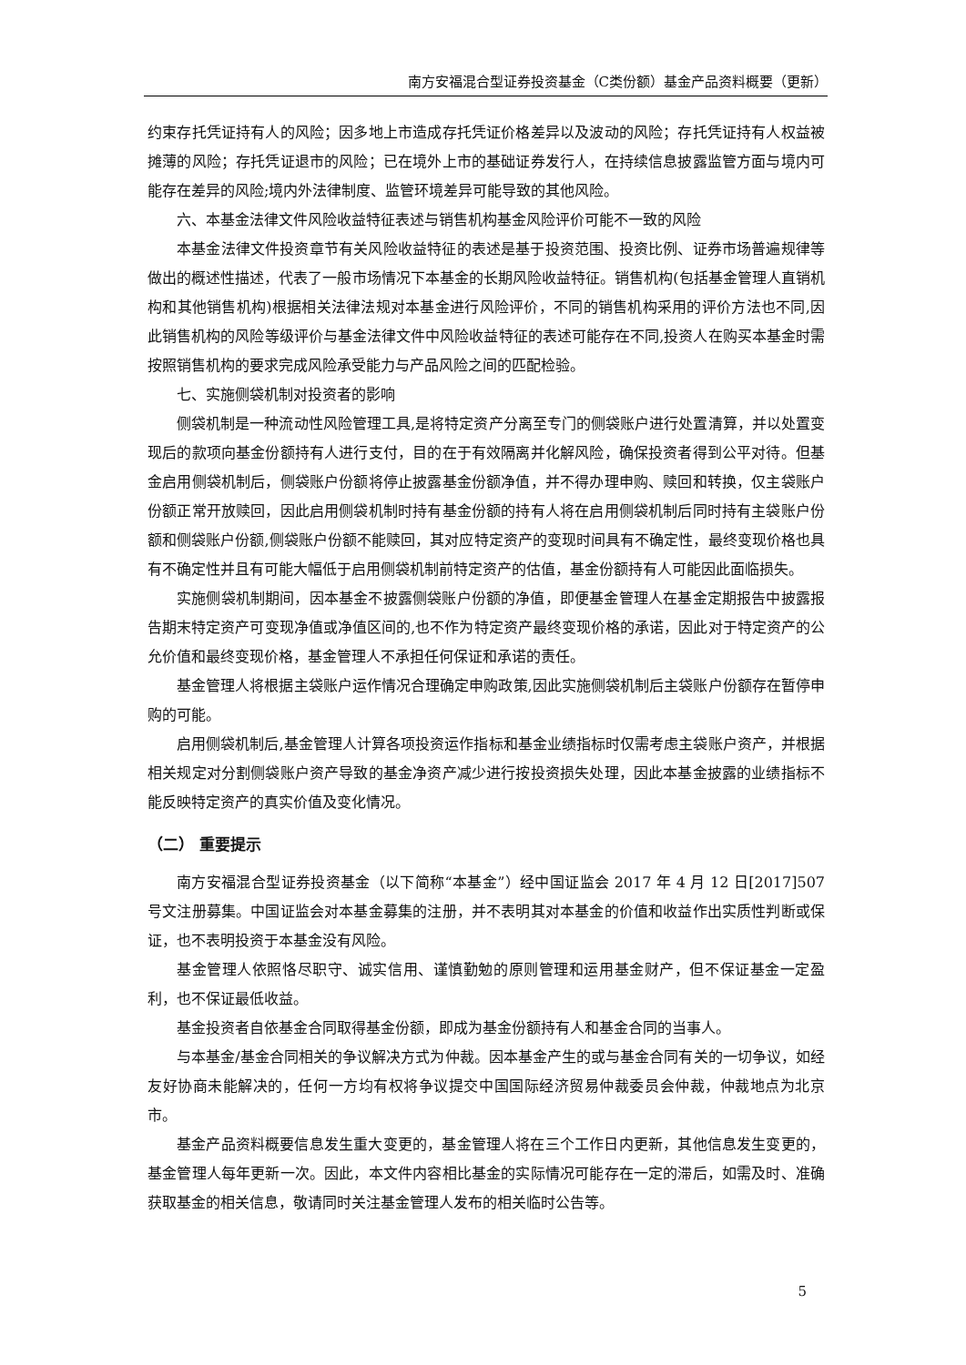南方安福混合型证券投资基金（C类份额）基金产品资料概要（更新）
约束存托凭证持有人的风险；因多地上市造成存托凭证价格差异以及波动的风险；存托凭证持有人权益被摊薄的风险；存托凭证退市的风险；已在境外上市的基础证券发行人，在持续信息披露监管方面与境内可能存在差异的风险;境内外法律制度、监管环境差异可能导致的其他风险。
六、本基金法律文件风险收益特征表述与销售机构基金风险评价可能不一致的风险
本基金法律文件投资章节有关风险收益特征的表述是基于投资范围、投资比例、证券市场普遍规律等做出的概述性描述，代表了一般市场情况下本基金的长期风险收益特征。销售机构(包括基金管理人直销机构和其他销售机构)根据相关法律法规对本基金进行风险评价，不同的销售机构采用的评价方法也不同,因此销售机构的风险等级评价与基金法律文件中风险收益特征的表述可能存在不同,投资人在购买本基金时需按照销售机构的要求完成风险承受能力与产品风险之间的匹配检验。
七、实施侧袋机制对投资者的影响
侧袋机制是一种流动性风险管理工具,是将特定资产分离至专门的侧袋账户进行处置清算，并以处置变现后的款项向基金份额持有人进行支付，目的在于有效隔离并化解风险，确保投资者得到公平对待。但基金启用侧袋机制后，侧袋账户份额将停止披露基金份额净值，并不得办理申购、赎回和转换，仅主袋账户份额正常开放赎回，因此启用侧袋机制时持有基金份额的持有人将在启用侧袋机制后同时持有主袋账户份额和侧袋账户份额,侧袋账户份额不能赎回，其对应特定资产的变现时间具有不确定性，最终变现价格也具有不确定性并且有可能大幅低于启用侧袋机制前特定资产的估值，基金份额持有人可能因此面临损失。
实施侧袋机制期间，因本基金不披露侧袋账户份额的净值，即便基金管理人在基金定期报告中披露报告期末特定资产可变现净值或净值区间的,也不作为特定资产最终变现价格的承诺，因此对于特定资产的公允价值和最终变现价格，基金管理人不承担任何保证和承诺的责任。
基金管理人将根据主袋账户运作情况合理确定申购政策,因此实施侧袋机制后主袋账户份额存在暂停申购的可能。
启用侧袋机制后,基金管理人计算各项投资运作指标和基金业绩指标时仅需考虑主袋账户资产，并根据相关规定对分割侧袋账户资产导致的基金净资产减少进行按投资损失处理，因此本基金披露的业绩指标不能反映特定资产的真实价值及变化情况。
（二） 重要提示
南方安福混合型证券投资基金（以下简称“本基金”）经中国证监会 2017 年 4 月 12 日[2017]507 号文注册募集。中国证监会对本基金募集的注册，并不表明其对本基金的价值和收益作出实质性判断或保证，也不表明投资于本基金没有风险。
基金管理人依照恪尽职守、诚实信用、谨慎勤勉的原则管理和运用基金财产，但不保证基金一定盈利，也不保证最低收益。
基金投资者自依基金合同取得基金份额，即成为基金份额持有人和基金合同的当事人。
与本基金/基金合同相关的争议解决方式为仲裁。因本基金产生的或与基金合同有关的一切争议，如经友好协商未能解决的，任何一方均有权将争议提交中国国际经济贸易仲裁委员会仲裁，仲裁地点为北京市。
基金产品资料概要信息发生重大变更的，基金管理人将在三个工作日内更新，其他信息发生变更的，基金管理人每年更新一次。因此，本文件内容相比基金的实际情况可能存在一定的滞后，如需及时、准确获取基金的相关信息，敬请同时关注基金管理人发布的相关临时公告等。
5